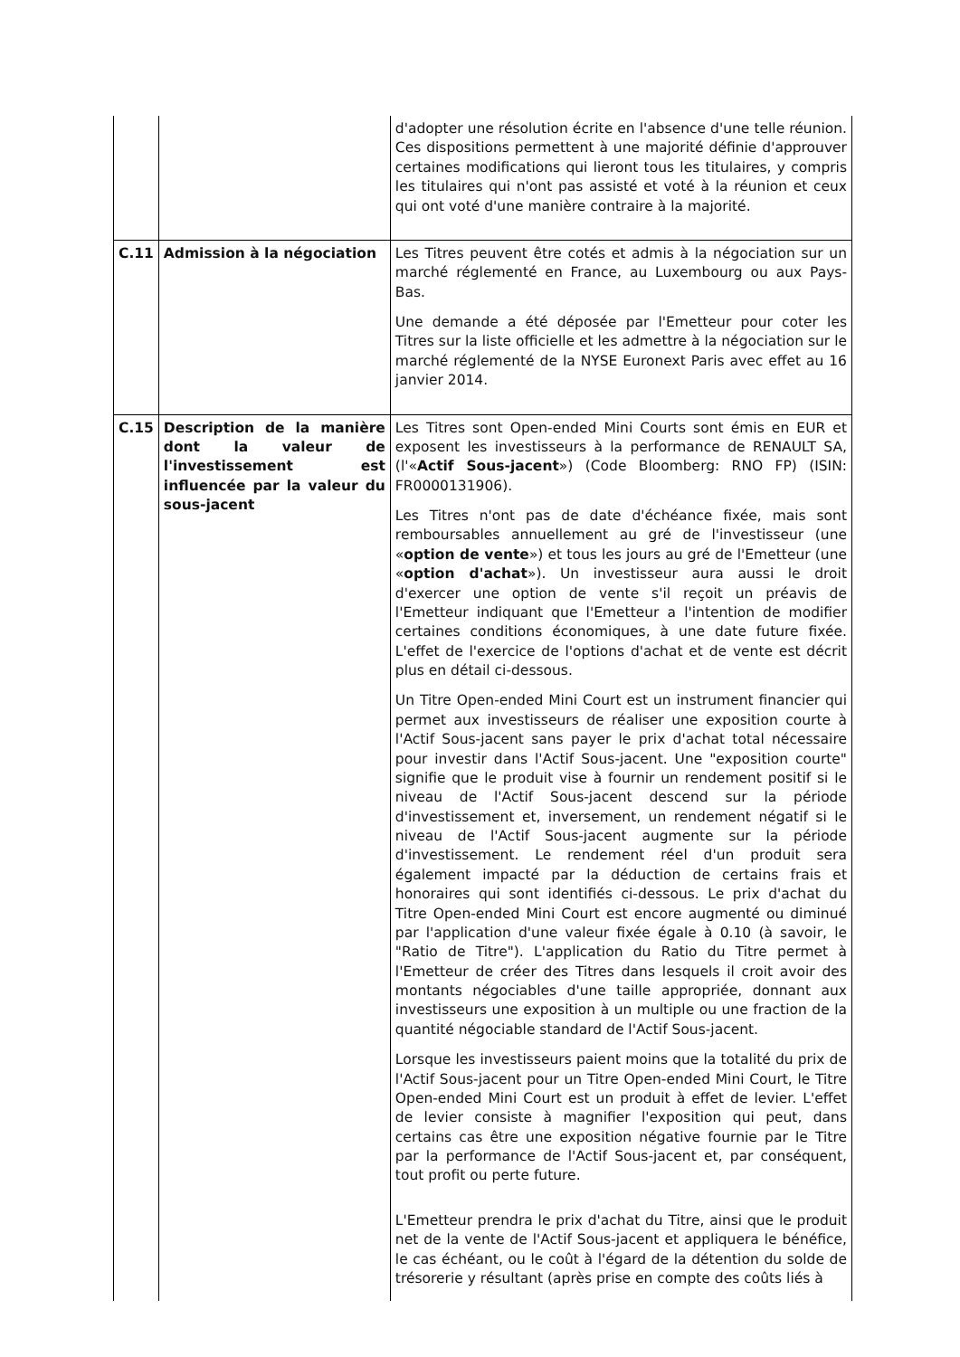| | | d'adopter une résolution écrite en l'absence d'une telle réunion. Ces dispositions permettent à une majorité définie d'approuver certaines modifications qui lieront tous les titulaires, y compris les titulaires qui n'ont pas assisté et voté à la réunion et ceux qui ont voté d'une manière contraire à la majorité. |
| C.11 | Admission à la négociation | Les Titres peuvent être cotés et admis à la négociation sur un marché réglementé en France, au Luxembourg ou aux Pays-Bas. Une demande a été déposée par l'Emetteur pour coter les Titres sur la liste officielle et les admettre à la négociation sur le marché réglementé de la NYSE Euronext Paris avec effet au 16 janvier 2014. |
| C.15 | Description de la manière dont la valeur de l'investissement est influencée par la valeur du sous-jacent | Les Titres sont Open-ended Mini Courts sont émis en EUR et exposent les investisseurs à la performance de RENAULT SA, (l'« Actif Sous-jacent ») (Code Bloomberg: RNO FP) (ISIN: FR0000131906). Les Titres n'ont pas de date d'échéance fixée, mais sont remboursables annuellement au gré de l'investisseur (une « option de vente ») et tous les jours au gré de l'Emetteur (une « option d'achat »). Un investisseur aura aussi le droit d'exercer une option de vente s'il reçoit un préavis de l'Emetteur indiquant que l'Emetteur a l'intention de modifier certaines conditions économiques, à une date future fixée. L'effet de l'exercice de l'options d'achat et de vente est décrit plus en détail ci-dessous. Un Titre Open-ended Mini Court est un instrument financier qui permet aux investisseurs de réaliser une exposition courte à l'Actif Sous-jacent sans payer le prix d'achat total nécessaire pour investir dans l'Actif Sous-jacent. Une "exposition courte" signifie que le produit vise à fournir un rendement positif si le niveau de l'Actif Sous-jacent descend sur la période d'investissement et, inversement, un rendement négatif si le niveau de l'Actif Sous-jacent augmente sur la période d'investissement. Le rendement réel d'un produit sera également impacté par la déduction de certains frais et honoraires qui sont identifiés ci-dessous. Le prix d'achat du Titre Open-ended Mini Court est encore augmenté ou diminué par l'application d'une valeur fixée égale à 0.10 (à savoir, le "Ratio de Titre"). L'application du Ratio du Titre permet à l'Emetteur de créer des Titres dans lesquels il croit avoir des montants négociables d'une taille appropriée, donnant aux investisseurs une exposition à un multiple ou une fraction de la quantité négociable standard de l'Actif Sous-jacent. Lorsque les investisseurs paient moins que la totalité du prix de l'Actif Sous-jacent pour un Titre Open-ended Mini Court, le Titre Open-ended Mini Court est un produit à effet de levier. L'effet de levier consiste à magnifier l'exposition qui peut, dans certains cas être une exposition négative fournie par le Titre par la performance de l'Actif Sous-jacent et, par conséquent, tout profit ou perte future. L'Emetteur prendra le prix d'achat du Titre, ainsi que le produit net de la vente de l'Actif Sous-jacent et appliquera le bénéfice, le cas échéant, ou le coût à l'égard de la détention du solde de trésorerie y résultant (après prise en compte des coûts liés à |